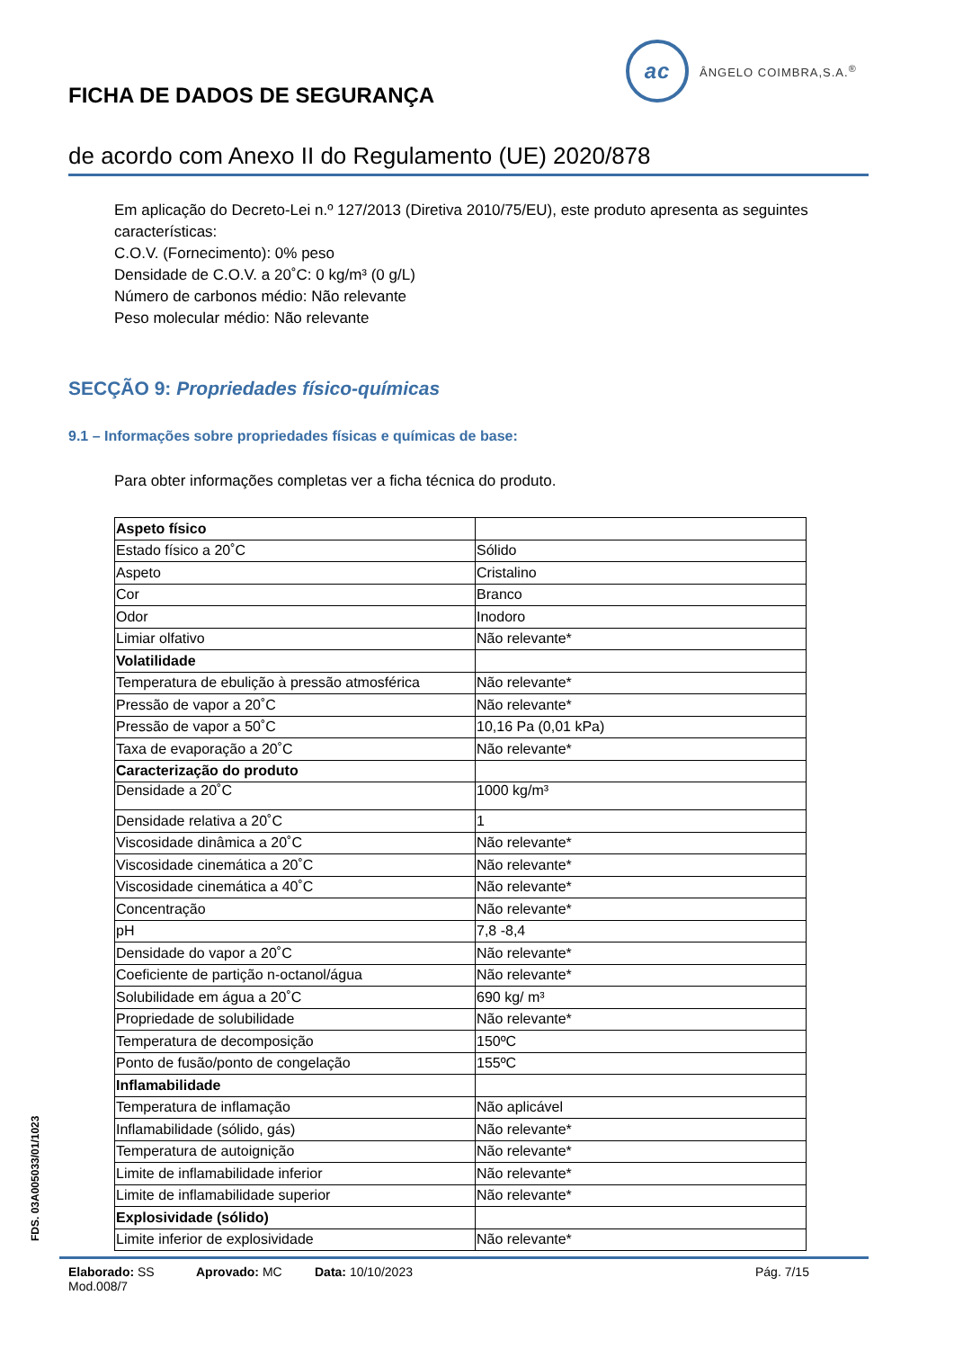ac
ÂNGELO COIMBRA,S.A.<sup>®</sup>
FICHA DE DADOS DE SEGURANÇA
de acordo com Anexo II do Regulamento (UE) 2020/878
Em aplicação do Decreto-Lei n.º 127/2013 (Diretiva 2010/75/EU), este produto apresenta as seguintes características:
C.O.V. (Fornecimento): 0% peso
Densidade de C.O.V. a 20˚C: 0 kg/m³ (0 g/L)
Número de carbonos médio: Não relevante
Peso molecular médio: Não relevante
SECÇÃO 9: Propriedades físico-químicas
9.1 – Informações sobre propriedades físicas e químicas de base:
Para obter informações completas ver a ficha técnica do produto.
| Aspeto físico | |
| Estado físico a 20˚C | Sólido |
| Aspeto | Cristalino |
| Cor | Branco |
| Odor | Inodoro |
| Limiar olfativo | Não relevante* |
| Volatilidade | |
| Temperatura de ebulição à pressão atmosférica | Não relevante* |
| Pressão de vapor a 20˚C | Não relevante* |
| Pressão de vapor a 50˚C | 10,16 Pa (0,01 kPa) |
| Taxa de evaporação a 20˚C | Não relevante* |
| Caracterização do produto | |
| Densidade a 20˚C | 1000 kg/m³ |
| Densidade relativa a 20˚C | 1 |
| Viscosidade dinâmica a 20˚C | Não relevante* |
| Viscosidade cinemática a 20˚C | Não relevante* |
| Viscosidade cinemática a 40˚C | Não relevante* |
| Concentração | Não relevante* |
| pH | 7,8 -8,4 |
| Densidade do vapor a 20˚C | Não relevante* |
| Coeficiente de partição n-octanol/água | Não relevante* |
| Solubilidade em água a 20˚C | 690 kg/ m³ |
| Propriedade de solubilidade | Não relevante* |
| Temperatura de decomposição | 150ºC |
| Ponto de fusão/ponto de congelação | 155ºC |
| Inflamabilidade | |
| Temperatura de inflamação | Não aplicável |
| Inflamabilidade (sólido, gás) | Não relevante* |
| Temperatura de autoignição | Não relevante* |
| Limite de inflamabilidade inferior | Não relevante* |
| Limite de inflamabilidade superior | Não relevante* |
| Explosividade (sólido) | |
| Limite inferior de explosividade | Não relevante* |
FDS. 03A005033/01/1023
Elaborado: SS Aprovado: MC Data: 10/10/2023 Pág. 7/15
Mod.008/7